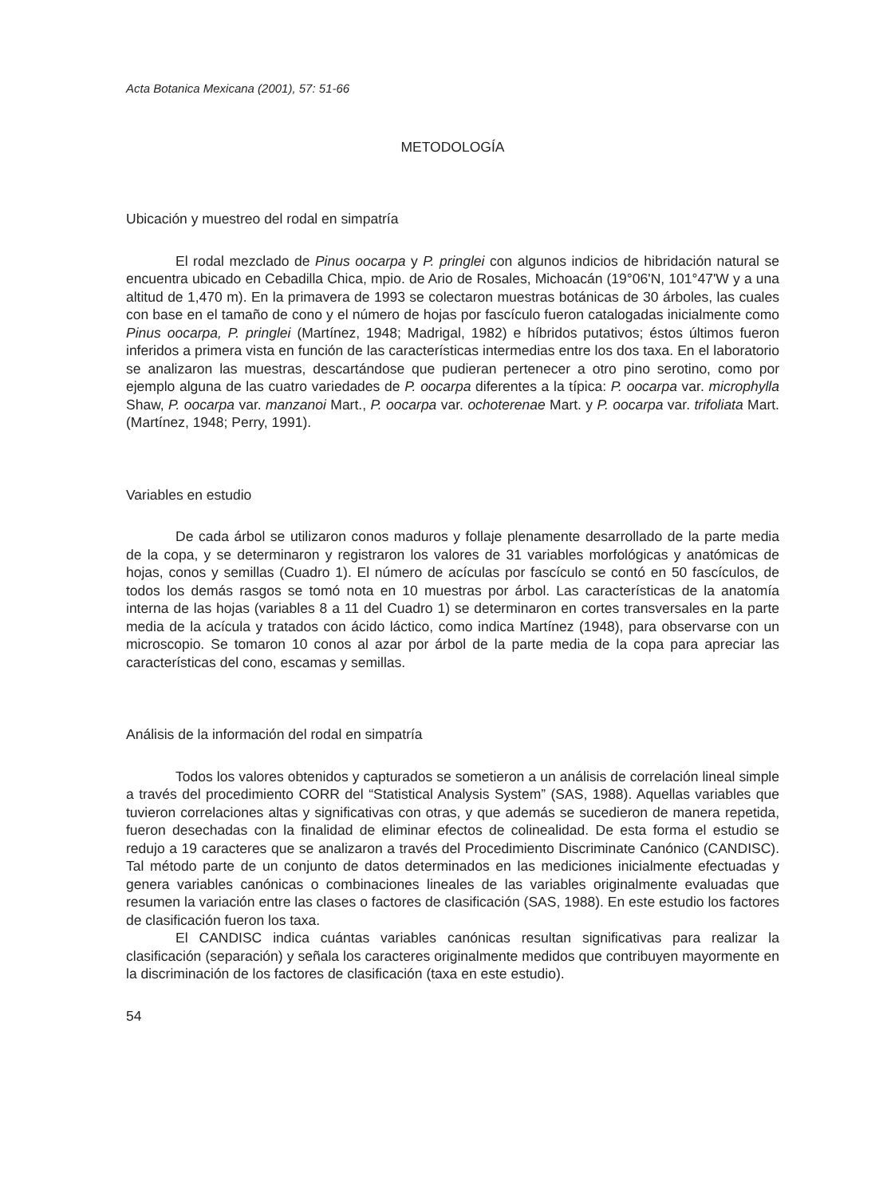Acta Botanica Mexicana (2001), 57: 51-66
METODOLOGÍA
Ubicación y muestreo del rodal en simpatría
El rodal mezclado de Pinus oocarpa y P. pringlei con algunos indicios de hibridación natural se encuentra ubicado en Cebadilla Chica, mpio. de Ario de Rosales, Michoacán (19°06'N, 101°47'W y a una altitud de 1,470 m). En la primavera de 1993 se colectaron muestras botánicas de 30 árboles, las cuales con base en el tamaño de cono y el número de hojas por fascículo fueron catalogadas inicialmente como Pinus oocarpa, P. pringlei (Martínez, 1948; Madrigal, 1982) e híbridos putativos; éstos últimos fueron inferidos a primera vista en función de las características intermedias entre los dos taxa. En el laboratorio se analizaron las muestras, descartándose que pudieran pertenecer a otro pino serotino, como por ejemplo alguna de las cuatro variedades de P. oocarpa diferentes a la típica: P. oocarpa var. microphylla Shaw, P. oocarpa var. manzanoi Mart., P. oocarpa var. ochoterenae Mart. y P. oocarpa var. trifoliata Mart. (Martínez, 1948; Perry, 1991).
Variables en estudio
De cada árbol se utilizaron conos maduros y follaje plenamente desarrollado de la parte media de la copa, y se determinaron y registraron los valores de 31 variables morfológicas y anatómicas de hojas, conos y semillas (Cuadro 1). El número de acículas por fascículo se contó en 50 fascículos, de todos los demás rasgos se tomó nota en 10 muestras por árbol. Las características de la anatomía interna de las hojas (variables 8 a 11 del Cuadro 1) se determinaron en cortes transversales en la parte media de la acícula y tratados con ácido láctico, como indica Martínez (1948), para observarse con un microscopio. Se tomaron 10 conos al azar por árbol de la parte media de la copa para apreciar las características del cono, escamas y semillas.
Análisis de la información del rodal en simpatría
Todos los valores obtenidos y capturados se sometieron a un análisis de correlación lineal simple a través del procedimiento CORR del “Statistical Analysis System” (SAS, 1988). Aquellas variables que tuvieron correlaciones altas y significativas con otras, y que además se sucedieron de manera repetida, fueron desechadas con la finalidad de eliminar efectos de colinealidad. De esta forma el estudio se redujo a 19 caracteres que se analizaron a través del Procedimiento Discriminate Canónico (CANDISC). Tal método parte de un conjunto de datos determinados en las mediciones inicialmente efectuadas y genera variables canónicas o combinaciones lineales de las variables originalmente evaluadas que resumen la variación entre las clases o factores de clasificación (SAS, 1988). En este estudio los factores de clasificación fueron los taxa.
El CANDISC indica cuántas variables canónicas resultan significativas para realizar la clasificación (separación) y señala los caracteres originalmente medidos que contribuyen mayormente en la discriminación de los factores de clasificación (taxa en este estudio).
54